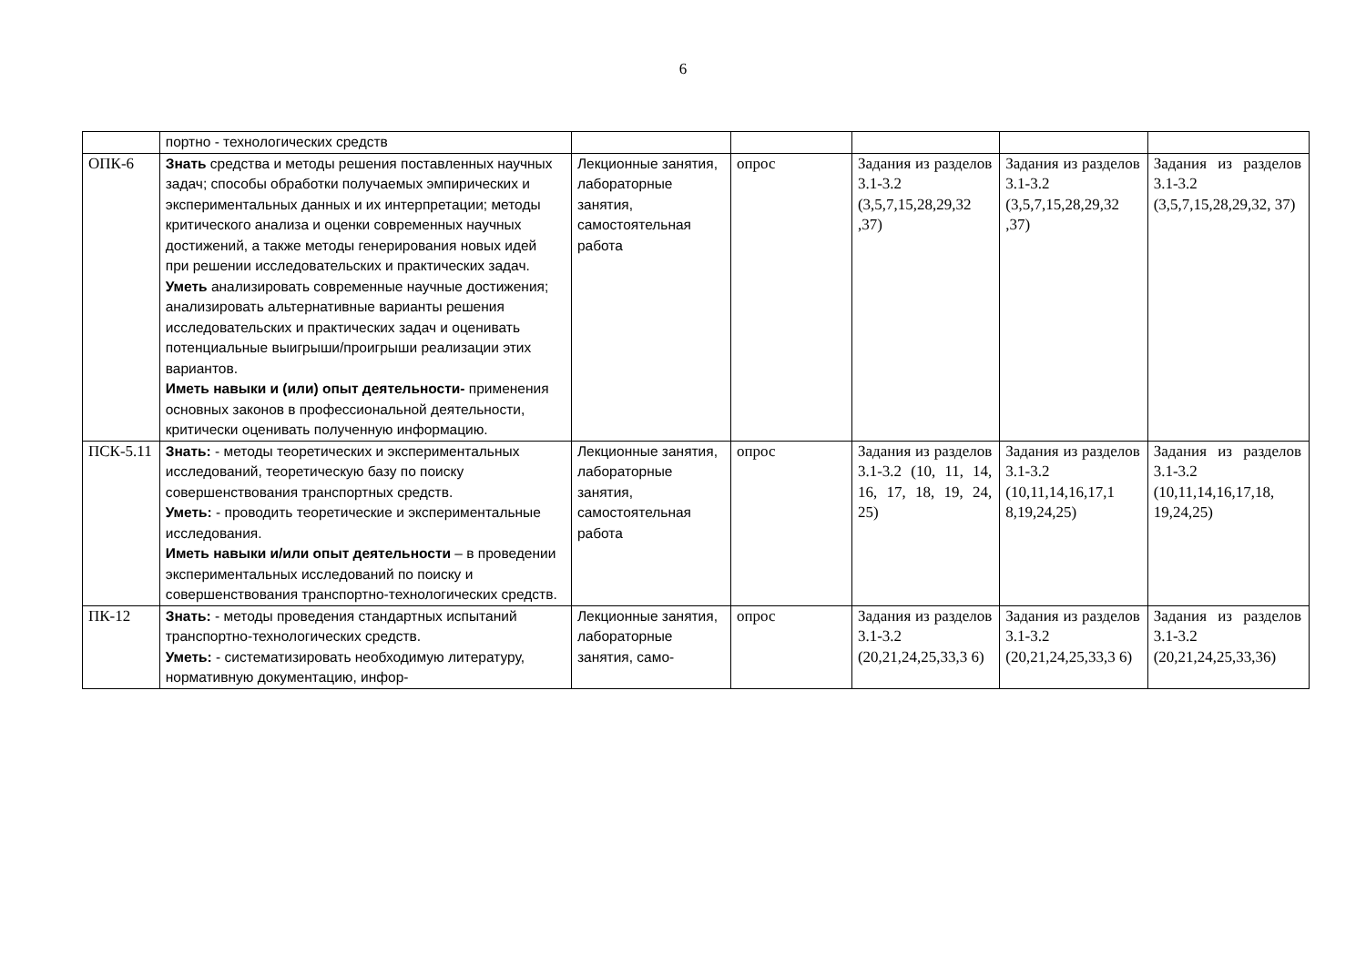6
| | портно - технологических средств | | | | | |
| ОПК-6 | Знать средства и методы решения поставленных научных задач; способы обработки получаемых эмпирических и экспериментальных данных и их интерпретации; методы критического анализа и оценки современных научных достижений, а также методы генерирования новых идей при решении исследовательских и практических задач. Уметь анализировать современные научные достижения; анализировать альтернативные варианты решения исследовательских и практических задач и оценивать потенциальные выигрыши/проигрыши реализации этих вариантов. Иметь навыки и (или) опыт деятельности- применения основных законов в профессиональной деятельности, критически оценивать полученную информацию. | Лекционные занятия, лабораторные занятия, самостоятельная работа | опрос | Задания из разделов 3.1-3.2 (3,5,7,15,28,29,32 ,37) | Задания из разделов 3.1-3.2 (3,5,7,15,28,29,32 ,37) | Задания из разделов 3.1-3.2 (3,5,7,15,28,29,32, 37) |
| ПСК-5.11 | Знать: - методы теоретических и экспериментальных исследований, теоретическую базу по поиску совершенствования транспортных средств. Уметь: - проводить теоретические и экспериментальные исследования. Иметь навыки и/или опыт деятельности – в проведении экспериментальных исследований по поиску и совершенствования транспортно-технологических средств. | Лекционные занятия, лабораторные занятия, самостоятельная работа | опрос | Задания из разделов 3.1-3.2 (10, 11, 14, 16, 17, 18, 19, 24, 25) | Задания из разделов 3.1-3.2 (10,11,14,16,17,1 8,19,24,25) | Задания из разделов 3.1-3.2 (10,11,14,16,17,18, 19,24,25) |
| ПК-12 | Знать: - методы проведения стандартных испытаний транспортно-технологических средств. Уметь: - систематизировать необходимую литературу, нормативную документацию, инфор- | Лекционные занятия, лабораторные занятия, само- | опрос | Задания из разделов 3.1-3.2 (20,21,24,25,33,3 6) | Задания из разделов 3.1-3.2 (20,21,24,25,33,3 6) | Задания из разделов 3.1-3.2 (20,21,24,25,33,36) |